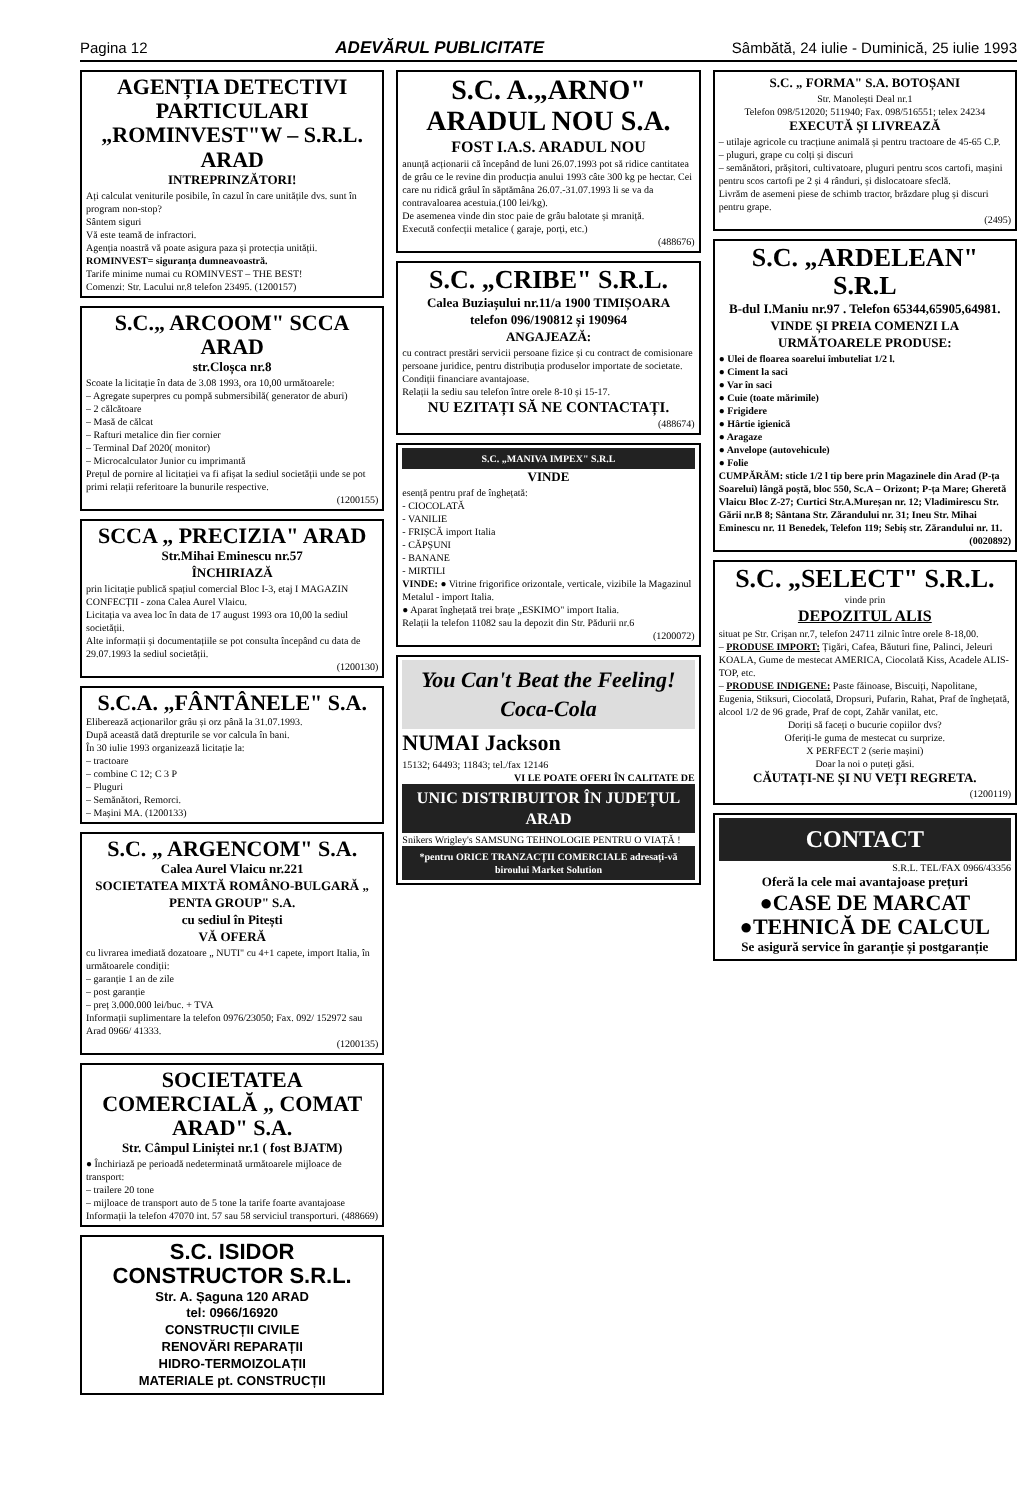Pagina 12 ADEVĂRUL PUBLICITATE Sâmbătă, 24 iulie - Duminică, 25 iulie 1993
AGENȚIA DETECTIVI PARTICULARI „ROMINVEST"W – S.R.L. ARAD
INTREPRINZĂTORI!
Ați calculat veniturile posibile, în cazul în care unitățile dvs. sunt în program non-stop?
Sântem siguri
Vă este teamă de infractori.
Agenția noastră vă poate asigura paza și protecția unității.
ROMINVEST= siguranța dumneavoastră.
Tarife minime numai cu ROMINVEST – THE BEST!
Comenzi: Str. Lacului nr.8 telefon 23495. (1200157)
S.C.„ ARCOOM" SCCA ARAD
str.Cloșca nr.8
Scoate la licitație în data de 3.08 1993, ora 10,00 următoarele:
– Agregate superpres cu pompă submersibilă( generator de aburi)
– 2 călcătoare
– Masă de călcat
– Rafturi metalice din fier cornier
– Terminal Daf 2020( monitor)
– Microcalculator Junior cu imprimantă
Prețul de pornire al licitației va fi afișat la sediul societății unde se pot primi relații referitoare la bunurile respective.
(1200155)
SCCA „ PRECIZIA" ARAD
Str.Mihai Eminescu nr.57
ÎNCHIRIAZĂ
prin licitație publică spațiul comercial Bloc I-3, etaj I MAGAZIN CONFECȚII - zona Calea Aurel Vlaicu.
Licitația va avea loc în data de 17 august 1993 ora 10,00 la sediul societății.
Alte informații și documentațiile se pot consulta începând cu data de 29.07.1993 la sediul societății.
(1200130)
S.C.A. „FÂNTÂNELE" S.A.
Eliberează acționarilor grâu și orz până la 31.07.1993.
După această dată drepturile se vor calcula în bani.
În 30 iulie 1993 organizează licitație la:
– tractoare
– combine C 12; C 3 P
– Pluguri
– Semănători, Remorci.
– Mașini MA. (1200133)
S.C. „ ARGENCOM" S.A.
Calea Aurel Vlaicu nr.221
SOCIETATEA MIXTĂ ROMÂNO-BULGARĂ „ PENTA GROUP" S.A.
cu sediul în Pitești
VĂ OFERĂ
cu livrarea imediată dozatoare „ NUTI" cu 4+1 capete, import Italia, în următoarele condiții:
– garanție 1 an de zile
– post garanție
– preț 3.000.000 lei/buc. + TVA
Informații suplimentare la telefon 0976/23050; Fax. 092/ 152972 sau Arad 0966/ 41333.
(1200135)
SOCIETATEA COMERCIALĂ „ COMAT ARAD" S.A.
Str. Câmpul Liniștei nr.1 ( fost BJATM)
● Închiriază pe perioadă nedeterminată următoarele mijloace de transport:
– trailere 20 tone
– mijloace de transport auto de 5 tone la tarife foarte avantajoase
Informații la telefon 47070 int. 57 sau 58 serviciul transporturi. (488669)
S.C. ISIDOR CONSTRUCTOR S.R.L.
Str. A. Șaguna 120 ARAD
tel: 0966/16920
CONSTRUCȚII CIVILE
RENOVĂRI REPARAȚII
HIDRO-TERMOIZOLAȚII
MATERIALE pt. CONSTRUCȚII
S.C. A.„ARNO" ARADUL NOU S.A.
FOST I.A.S. ARADUL NOU
anunță acționarii că începând de luni 26.07.1993 pot să ridice cantitatea de grâu ce le revine din producția anului 1993 câte 300 kg pe hectar. Cei care nu ridică grâul în săptămâna 26.07.-31.07.1993 li se va da contravaloarea acestuia.(100 lei/kg).
De asemenea vinde din stoc paie de grâu balotate și mraniță.
Execută confecții metalice ( garaje, porți, etc.)
(488676)
S.C. „CRIBE" S.R.L.
Calea Buziașului nr.11/a 1900 TIMIȘOARA
telefon 096/190812 și 190964
ANGAJEAZĂ:
cu contract prestări servicii persoane fizice și cu contract de comisionare persoane juridice, pentru distribuția produselor importate de societate.
Condiții financiare avantajoase.
Relații la sediu sau telefon între orele 8-10 și 15-17.
NU EZITAȚI SĂ NE CONTACTAȚI.
(488674)
S.C. „MANIVA IMPEX" S.R.L
VINDE
esență pentru praf de înghețată:
- CIOCOLATĂ
- VANILIE
- FRIȘCĂ import Italia
- CĂPȘUNI
- BANANE
- MIRTILI
VINDE: ● Vitrine frigorifice orizontale, verticale, vizibile la Magazinul Metalul - import Italia.
● Aparat înghețată trei brațe „ESKIMO" import Italia.
Relații la telefon 11082 sau la depozit din Str. Pădurii nr.6
(1200072)
You Can't Beat the Feeling! Coca-Cola
NUMAI Jackson
15132; 64493; 11843; tel./fax 12146
VI LE POATE OFERI ÎN CALITATE DE
UNIC DISTRIBUITOR ÎN JUDEȚUL ARAD
Snikers Wrigley's SAMSUNG TEHNOLOGIE PENTRU O VIAȚĂ !
*pentru ORICE TRANZACȚII COMERCIALE adresați-vă biroului Market Solution
S.C. „ FORMA" S.A. BOTOȘANI
Str. Manolești Deal nr.1
Telefon 098/512020; 511940; Fax. 098/516551; telex 24234
EXECUTĂ ȘI LIVREAZĂ
– utilaje agricole cu tracțiune animală și pentru tractoare de 45-65 C.P.
– pluguri, grape cu colți și discuri
– semănători, prășitori, cultivatoare, pluguri pentru scos cartofi, mașini pentru scos cartofi pe 2 și 4 rânduri, și dislocatoare sfeclă.
Livrăm de asemeni piese de schimb tractor, brăzdare plug și discuri pentru grape.
(2495)
S.C. „ARDELEAN" S.R.L
B-dul I.Maniu nr.97 . Telefon 65344,65905,64981.
VINDE ȘI PREIA COMENZI LA URMĂTOARELE PRODUSE:
● Ulei de floarea soarelui îmbuteliat 1/2 l.
● Ciment la saci
● Var în saci
● Cuie (toate mărimile)
● Frigidere
● Hârtie igienică
● Aragaze
● Anvelope (autovehicule)
● Folie
CUMPĂRĂM: sticle 1/2 l tip bere prin Magazinele din Arad (P-ța Soarelui) lângă poștă, bloc 550, Sc.A – Orizont; P-ța Mare; Gheretă Vlaicu Bloc Z-27; Curtici Str.A.Mureșan nr. 12; Vladimirescu Str. Gării nr.B 8; Sântana Str. Zărandului nr. 31; Ineu Str. Mihai Eminescu nr. 11 Benedek, Telefon 119; Sebiș str. Zărandului nr. 11.
(0020892)
S.C. „SELECT" S.R.L.
vinde prin
DEPOZITUL ALIS
situat pe Str. Crișan nr.7, telefon 24711 zilnic între orele 8-18,00.
– PRODUSE IMPORT: Țigări, Cafea, Băuturi fine, Palinci, Jeleuri KOALA, Gume de mestecat AMERICA, Ciocolată Kiss, Acadele ALIS-TOP, etc.
– PRODUSE INDIGENE: Paste făinoase, Biscuiți, Napolitane, Eugenia, Stiksuri, Ciocolată, Dropsuri, Pufarin, Rahat, Praf de înghețată, alcool 1/2 de 96 grade, Praf de copt, Zahăr vanilat, etc.
Doriți să faceți o bucurie copiilor dvs?
Oferiți-le guma de mestecat cu surprize.
X PERFECT 2 (serie mașini)
Doar la noi o puteți găsi.
CĂUTAȚI-NE ȘI NU VEȚI REGRETA.
(1200119)
CONTACT
S.R.L. TEL/FAX 0966/43356
Oferă la cele mai avantajoase prețuri
●CASE DE MARCAT
●TEHNICĂ DE CALCUL
Se asigură service în garanție și postgaranție